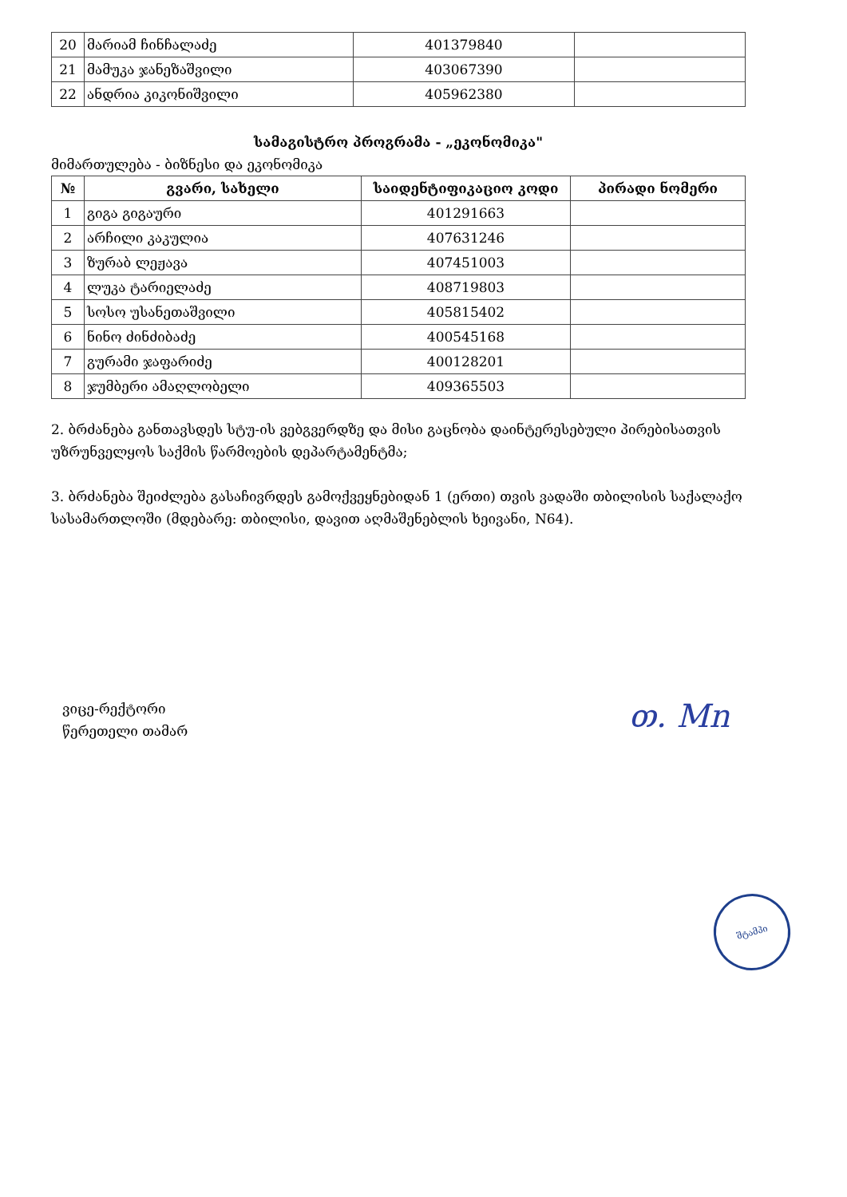| 20 | მარიამ ჩინჩალაძე | 401379840 | |
| 21 | მამუკა ჯანეზაშვილი | 403067390 | |
| 22 | ანდრია კიკონიშვილი | 405962380 | |
სამაგისტრო პროგრამა - „ეკონომიკა"
მიმართულება - ბიზნესი და ეკონომიკა
| № | გვარი, სახელი | საიდენტიფიკაციო კოდი | პირადი ნომერი |
| --- | --- | --- | --- |
| 1 | გიგა გიგაური | 401291663 | |
| 2 | არჩილი კაკულია | 407631246 | |
| 3 | ზურაბ ლეჟავა | 407451003 | |
| 4 | ლუკა ტარიელაძე | 408719803 | |
| 5 | სოსო უსანეთაშვილი | 405815402 | |
| 6 | ნინო ძინძიბაძე | 400545168 | |
| 7 | გურამი ჯაფარიძე | 400128201 | |
| 8 | ჯუმბერი ამაღლობელი | 409365503 | |
2. ბრძანება განთავსდეს სტუ-ის ვებგვერდზე და მისი გაცნობა დაინტერესებული პირებისათვის უზრუნველყოს საქმის წარმოების დეპარტამენტმა;
3. ბრძანება შეიძლება გასაჩივრდეს გამოქვეყნებიდან 1 (ერთი) თვის ვადაში თბილისის საქალაქო სასამართლოში (მდებარე: თბილისი, დავით აღმაშენებლის ხეივანი, N64).
ვიცე-რექტორი
წერეთელი თამარ
თ. Mn
შტამპი